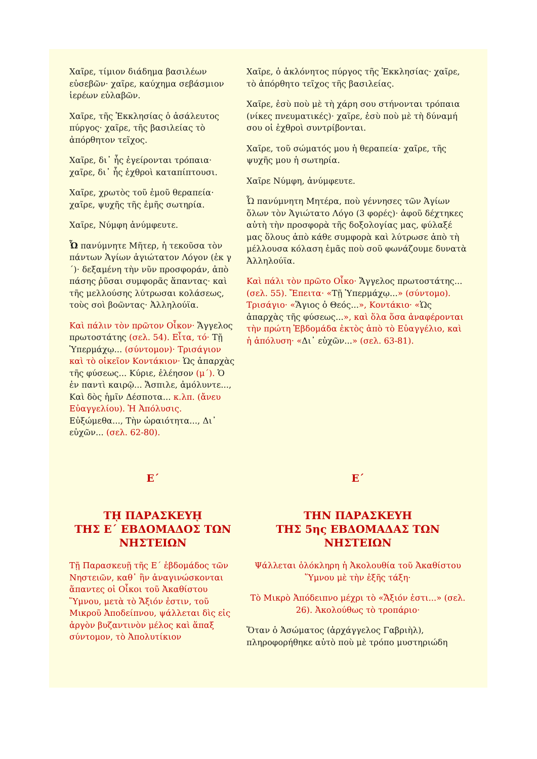Χαῖρε, τίμιον διάδημα βασιλέων εὐσεβῶν· χαῖρε, καύχημα σεβάσμιον ἱερέων εὐλαβῶν.
Χαῖρε, τῆς Ἐκκλησίας ὁ ἀσάλευτος πύργος· χαῖρε, τῆς βασιλείας τὸ ἀπόρθητον τεῖχος.
Χαῖρε, δι᾿ ἧς ἐγείρονται τρόπαια· χαῖρε, δι᾿ ἧς ἐχθροὶ καταπίπτουσι.
Χαῖρε, χρωτὸς τοῦ ἐμοῦ θεραπεία· χαῖρε, ψυχῆς τῆς ἐμῆς σωτηρία.
Χαῖρε, Νύμφη ἀνύμφευτε.
Ὦ πανύμνητε Μῆτερ, ἡ τεκοῦσα τὸν πάντων Ἁγίων ἁγιώτατον Λόγον (ἐκ γ´)· δεξαμένη τὴν νῦν προσφοράν, ἀπὸ πάσης ῥῦσαι συμφορᾶς ἅπαντας· καὶ τῆς μελλούσης λύτρωσαι κολάσεως, τοὺς σοὶ βοῶντας· Ἀλληλούϊα.
Καὶ πάλιν τὸν πρῶτον Οἶκον· Ἄγγελος πρωτοστάτης (σελ. 54). Εἶτα, τό· Τῇ Ὑπερμάχῳ... (σύντομον)· Τρισάγιον καὶ τὸ οἰκεῖον Κοντάκιον· Ὡς ἀπαρχὰς τῆς φύσεως... Κύριε, ἐλέησον (μ´). Ὁ ἐν παντὶ καιρῷ... Ἄσπιλε, ἀμόλυντε..., Καὶ δὸς ἡμῖν Δέσποτα... κ.λπ. (ἄνευ Εὐαγγελίου). Ἡ Ἀπόλυσις. Εὐξώμεθα..., Τὴν ὡραιότητα..., Δι᾿ εὐχῶν... (σελ. 62-80).
Χαῖρε, ὁ ἀκλόνητος πύργος τῆς Ἐκκλησίας· χαῖρε, τὸ ἀπόρθητο τεῖχος τῆς βασιλείας.
Χαῖρε, ἐσὺ ποὺ μὲ τὴ χάρη σου στήνονται τρόπαια (νίκες πνευματικές)· χαῖρε, ἐσὺ ποὺ μὲ τὴ δύναμή σου οἱ ἐχθροὶ συντρίβονται.
Χαῖρε, τοῦ σώματός μου ἡ θεραπεία· χαῖρε, τῆς ψυχῆς μου ἡ σωτηρία.
Χαῖρε Νύμφη, ἀνύμφευτε.
Ὦ πανύμνητη Μητέρα, ποὺ γέννησες τῶν Ἁγίων ὅλων τὸν Ἁγιώτατο Λόγο (3 φορές)· ἀφοῦ δέχτηκες αὐτὴ τὴν προσφορὰ τῆς δοξολογίας μας, φύλαξέ μας ὅλους ἀπὸ κάθε συμφορὰ καὶ λύτρωσε ἀπὸ τὴ μέλλουσα κόλαση ἐμᾶς ποὺ σοῦ φωνάζουμε δυνατὰ Ἀλληλούϊα.
Καὶ πάλι τὸν πρῶτο Οἶκο· Ἄγγελος πρωτοστάτης... (σελ. 55). Ἔπειτα· «Τῇ Ὑπερμάχῳ...» (σύντομο). Τρισάγιο· «Ἅγιος ὁ Θεός...», Κοντάκιο· «Ὡς ἀπαρχὰς τῆς φύσεως...», καὶ ὅλα ὅσα ἀναφέρονται τὴν πρώτη Ἑβδομάδα ἐκτὸς ἀπὸ τὸ Εὐαγγέλιο, καὶ ἡ ἀπόλυση· «Δι᾿ εὐχῶν...» (σελ. 63-81).
Ε´
Τῌ ΠΑΡΑΣΚΕΥῌ
ΤΗΣ Ε´ ΕΒΔΟΜΑΔΟΣ ΤΩΝ ΝΗΣΤΕΙΩΝ
Τῇ Παρασκευῇ τῆς Ε´ ἑβδομάδος τῶν Νηστειῶν, καθ᾿ ἣν ἀναγινώσκονται ἅπαντες οἱ Οἶκοι τοῦ Ἀκαθίστου Ὕμνου, μετὰ τὸ Ἄξιόν ἐστιν, τοῦ Μικροῦ Ἀποδείπνου, ψάλλεται δὶς εἰς ἀργὸν βυζαντινὸν μέλος καὶ ἅπαξ σύντομον, τὸ Ἀπολυτίκιον
Ε´
ΤΗΝ ΠΑΡΑΣΚΕΥΗ
ΤΗΣ 5ης ΕΒΔΟΜΑΔΑΣ ΤΩΝ
ΝΗΣΤΕΙΩΝ
Ψάλλεται ὁλόκληρη ἡ Ἀκολουθία τοῦ Ἀκαθίστου Ὕμνου μὲ τὴν ἑξῆς τάξη·
Τὸ Μικρὸ Ἀπόδειπνο μέχρι τὸ «Ἄξιόν ἐστι...» (σελ. 26). Ἀκολούθως τὸ τροπάριο·
Ὅταν ὁ Ἀσώματος (ἀρχάγγελος Γαβριὴλ), πληροφορήθηκε αὐτὸ ποὺ μὲ τρόπο μυστηριώδη